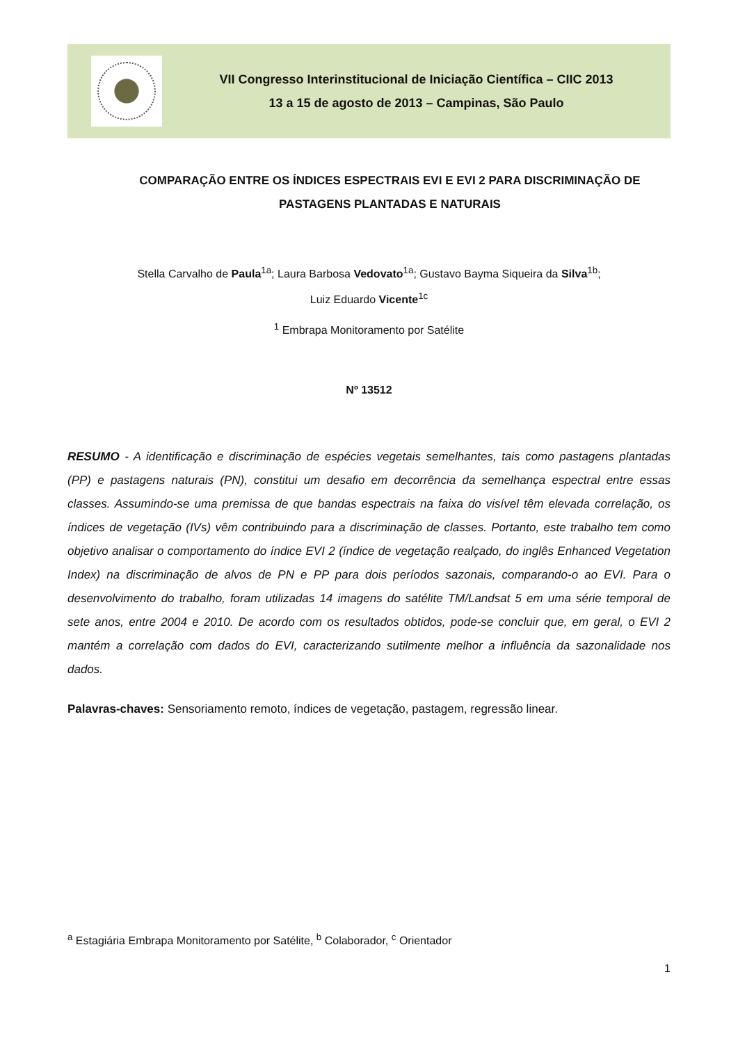VII Congresso Interinstitucional de Iniciação Científica – CIIC 2013
13 a 15 de agosto de 2013 – Campinas, São Paulo
COMPARAÇÃO ENTRE OS ÍNDICES ESPECTRAIS EVI E EVI 2 PARA DISCRIMINAÇÃO DE PASTAGENS PLANTADAS E NATURAIS
Stella Carvalho de Paula<sup>1a</sup>; Laura Barbosa Vedovato<sup>1a</sup>; Gustavo Bayma Siqueira da Silva<sup>1b</sup>;
Luiz Eduardo Vicente<sup>1c</sup>
<sup>1</sup> Embrapa Monitoramento por Satélite
Nº 13512
RESUMO - A identificação e discriminação de espécies vegetais semelhantes, tais como pastagens plantadas (PP) e pastagens naturais (PN), constitui um desafio em decorrência da semelhança espectral entre essas classes. Assumindo-se uma premissa de que bandas espectrais na faixa do visível têm elevada correlação, os índices de vegetação (IVs) vêm contribuindo para a discriminação de classes. Portanto, este trabalho tem como objetivo analisar o comportamento do índice EVI 2 (índice de vegetação realçado, do inglês Enhanced Vegetation Index) na discriminação de alvos de PN e PP para dois períodos sazonais, comparando-o ao EVI. Para o desenvolvimento do trabalho, foram utilizadas 14 imagens do satélite TM/Landsat 5 em uma série temporal de sete anos, entre 2004 e 2010. De acordo com os resultados obtidos, pode-se concluir que, em geral, o EVI 2 mantém a correlação com dados do EVI, caracterizando sutilmente melhor a influência da sazonalidade nos dados.
Palavras-chaves: Sensoriamento remoto, índices de vegetação, pastagem, regressão linear.
<sup>a</sup> Estagiária Embrapa Monitoramento por Satélite, <sup>b</sup> Colaborador, <sup>c</sup> Orientador
1